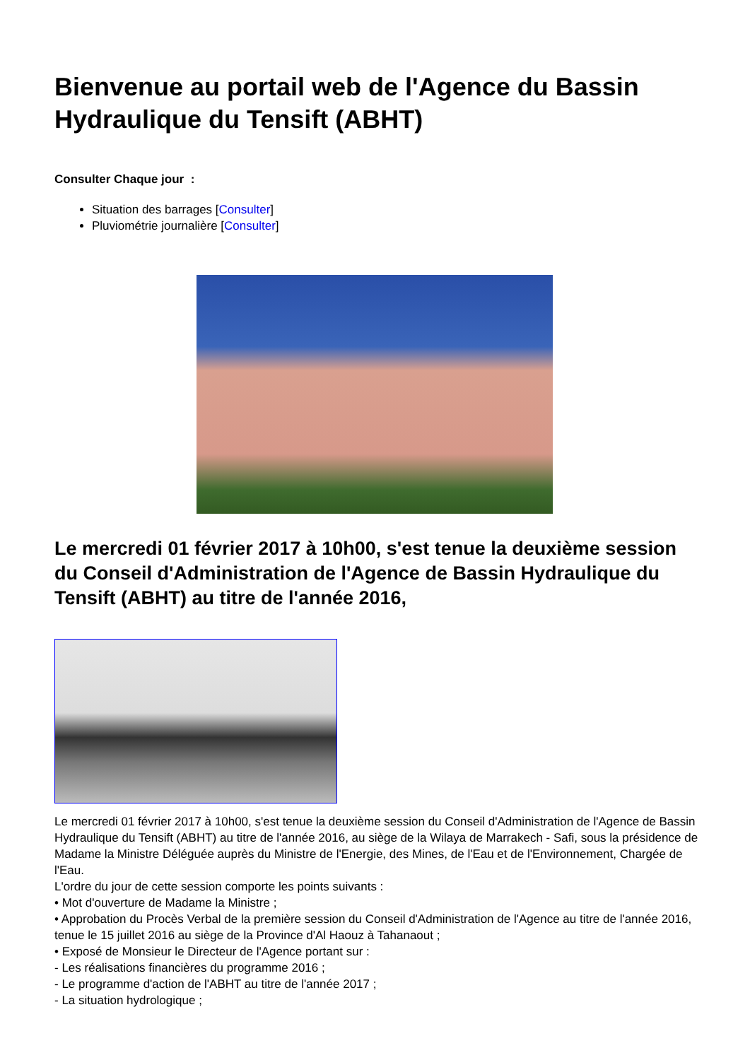Bienvenue au portail web de l'Agence du Bassin Hydraulique du Tensift (ABHT)
Consulter Chaque jour :
Situation des barrages [Consulter]
Pluviométrie journalière [Consulter]
Le mercredi 01 février 2017 à 10h00, s'est tenue la deuxième session du Conseil d'Administration de l'Agence de Bassin Hydraulique du Tensift (ABHT) au titre de l'année 2016,
Le mercredi 01 février 2017 à 10h00, s'est tenue la deuxième session du Conseil d'Administration de l'Agence de Bassin Hydraulique du Tensift (ABHT) au titre de l'année 2016, au siège de la Wilaya de Marrakech - Safi, sous la présidence de Madame la Ministre Déléguée auprès du Ministre de l'Energie, des Mines, de l'Eau et de l'Environnement, Chargée de l'Eau.
L'ordre du jour de cette session comporte les points suivants :
• Mot d'ouverture de Madame la Ministre ;
• Approbation du Procès Verbal de la première session du Conseil d'Administration de l'Agence au titre de l'année 2016, tenue le 15 juillet 2016 au siège de la Province d'Al Haouz à Tahanaout ;
• Exposé de Monsieur le Directeur de l'Agence portant sur :
- Les réalisations financières du programme 2016 ;
- Le programme d'action de l'ABHT au titre de l'année 2017 ;
- La situation hydrologique ;